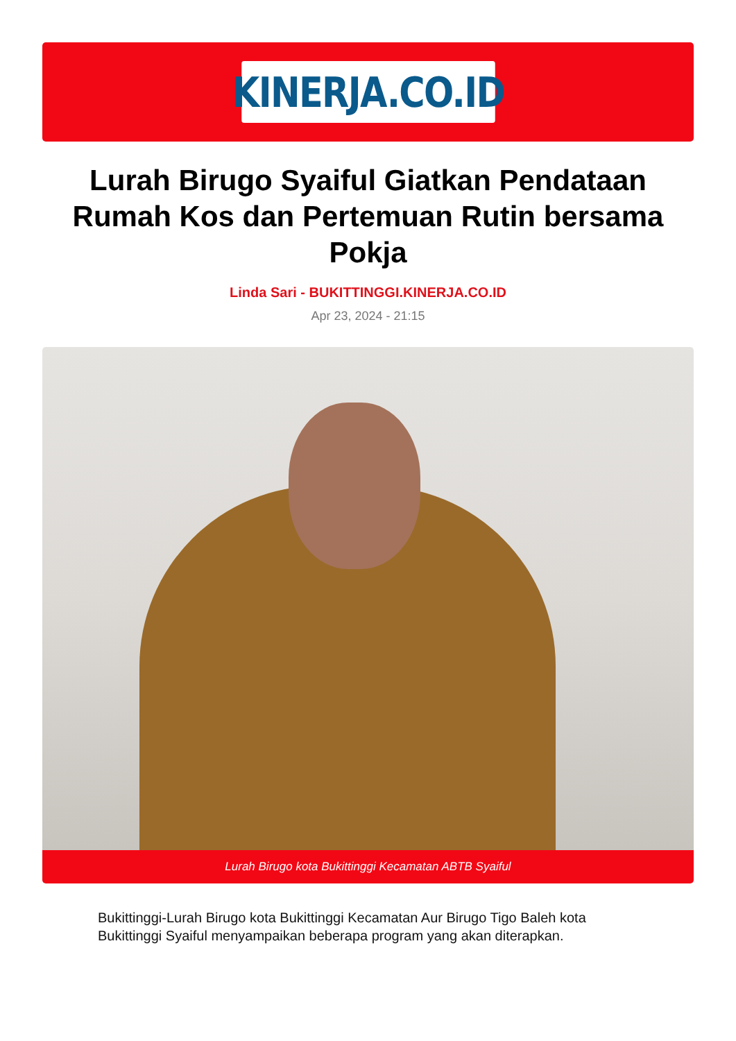KINERJA.CO.ID
Lurah Birugo Syaiful Giatkan Pendataan Rumah Kos dan Pertemuan Rutin bersama Pokja
Linda Sari - BUKITTINGGI.KINERJA.CO.ID
Apr 23, 2024 - 21:15
Lurah Birugo kota Bukittinggi Kecamatan ABTB Syaiful
Bukittinggi-Lurah Birugo kota Bukittinggi Kecamatan Aur Birugo Tigo Baleh kota Bukittinggi Syaiful menyampaikan beberapa program yang akan diterapkan.